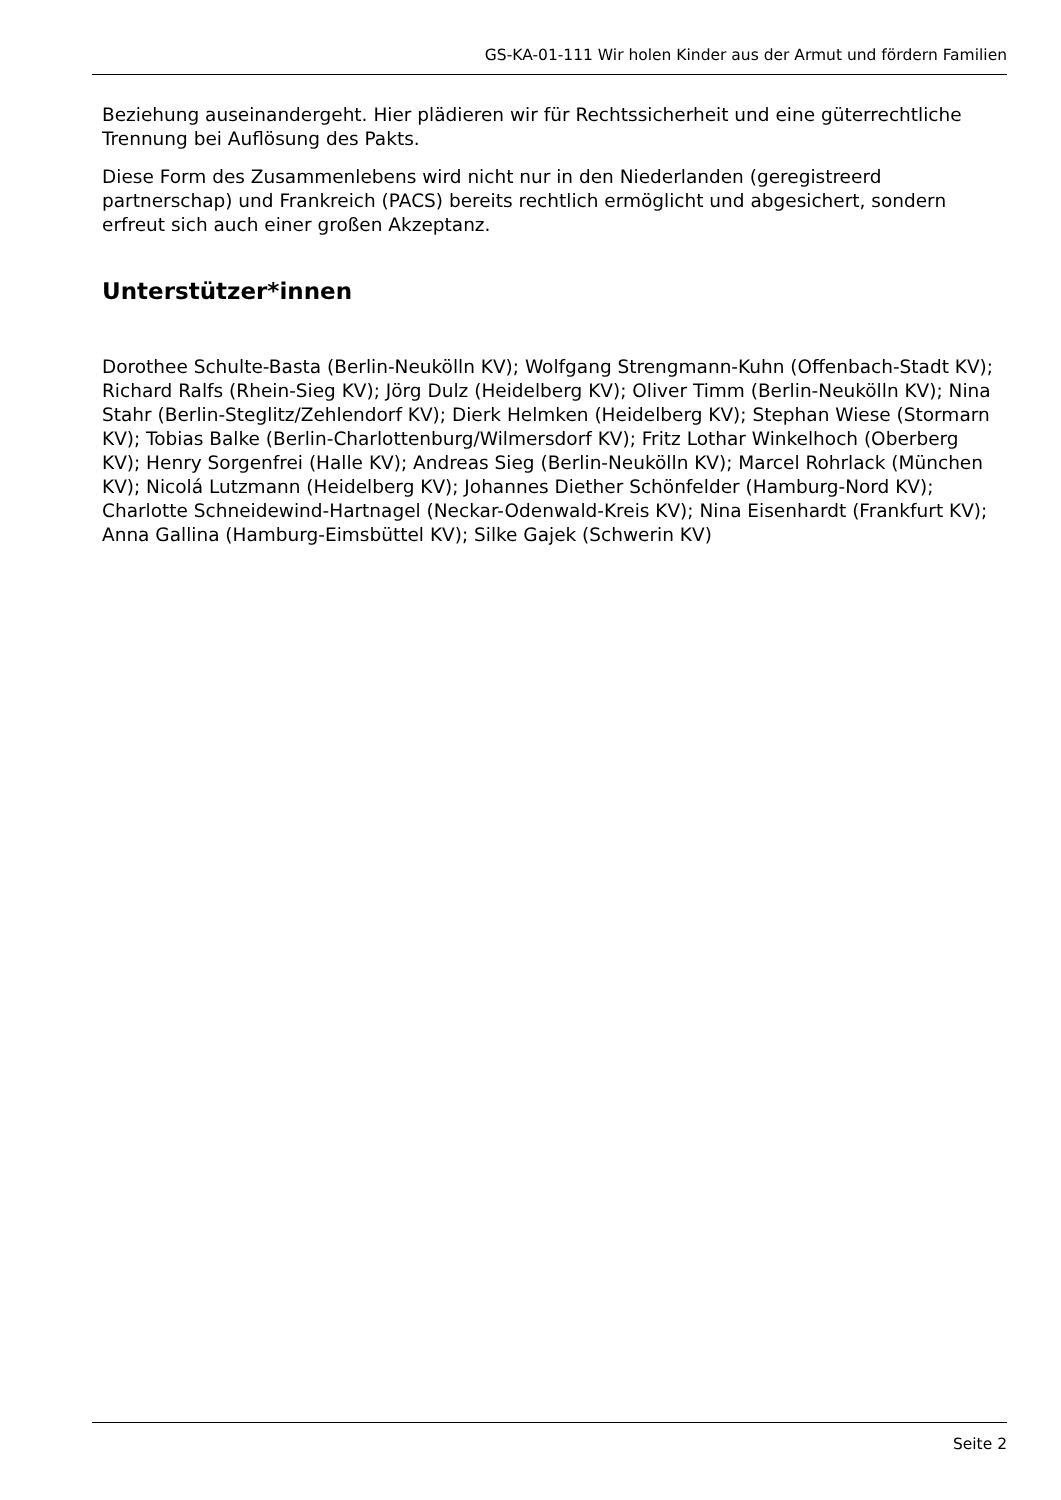GS-KA-01-111 Wir holen Kinder aus der Armut und fördern Familien
Beziehung auseinandergeht. Hier plädieren wir für Rechtssicherheit und eine güterrechtliche Trennung bei Auflösung des Pakts.
Diese Form des Zusammenlebens wird nicht nur in den Niederlanden (geregistreerd partnerschap) und Frankreich (PACS) bereits rechtlich ermöglicht und abgesichert, sondern erfreut sich auch einer großen Akzeptanz.
Unterstützer*innen
Dorothee Schulte-Basta (Berlin-Neukölln KV); Wolfgang Strengmann-Kuhn (Offenbach-Stadt KV); Richard Ralfs (Rhein-Sieg KV); Jörg Dulz (Heidelberg KV); Oliver Timm (Berlin-Neukölln KV); Nina Stahr (Berlin-Steglitz/Zehlendorf KV); Dierk Helmken (Heidelberg KV); Stephan Wiese (Stormarn KV); Tobias Balke (Berlin-Charlottenburg/Wilmersdorf KV); Fritz Lothar Winkelhoch (Oberberg KV); Henry Sorgenfrei (Halle KV); Andreas Sieg (Berlin-Neukölln KV); Marcel Rohrlack (München KV); Nicolá Lutzmann (Heidelberg KV); Johannes Diether Schönfelder (Hamburg-Nord KV); Charlotte Schneidewind-Hartnagel (Neckar-Odenwald-Kreis KV); Nina Eisenhardt (Frankfurt KV); Anna Gallina (Hamburg-Eimsbüttel KV); Silke Gajek (Schwerin KV)
Seite 2